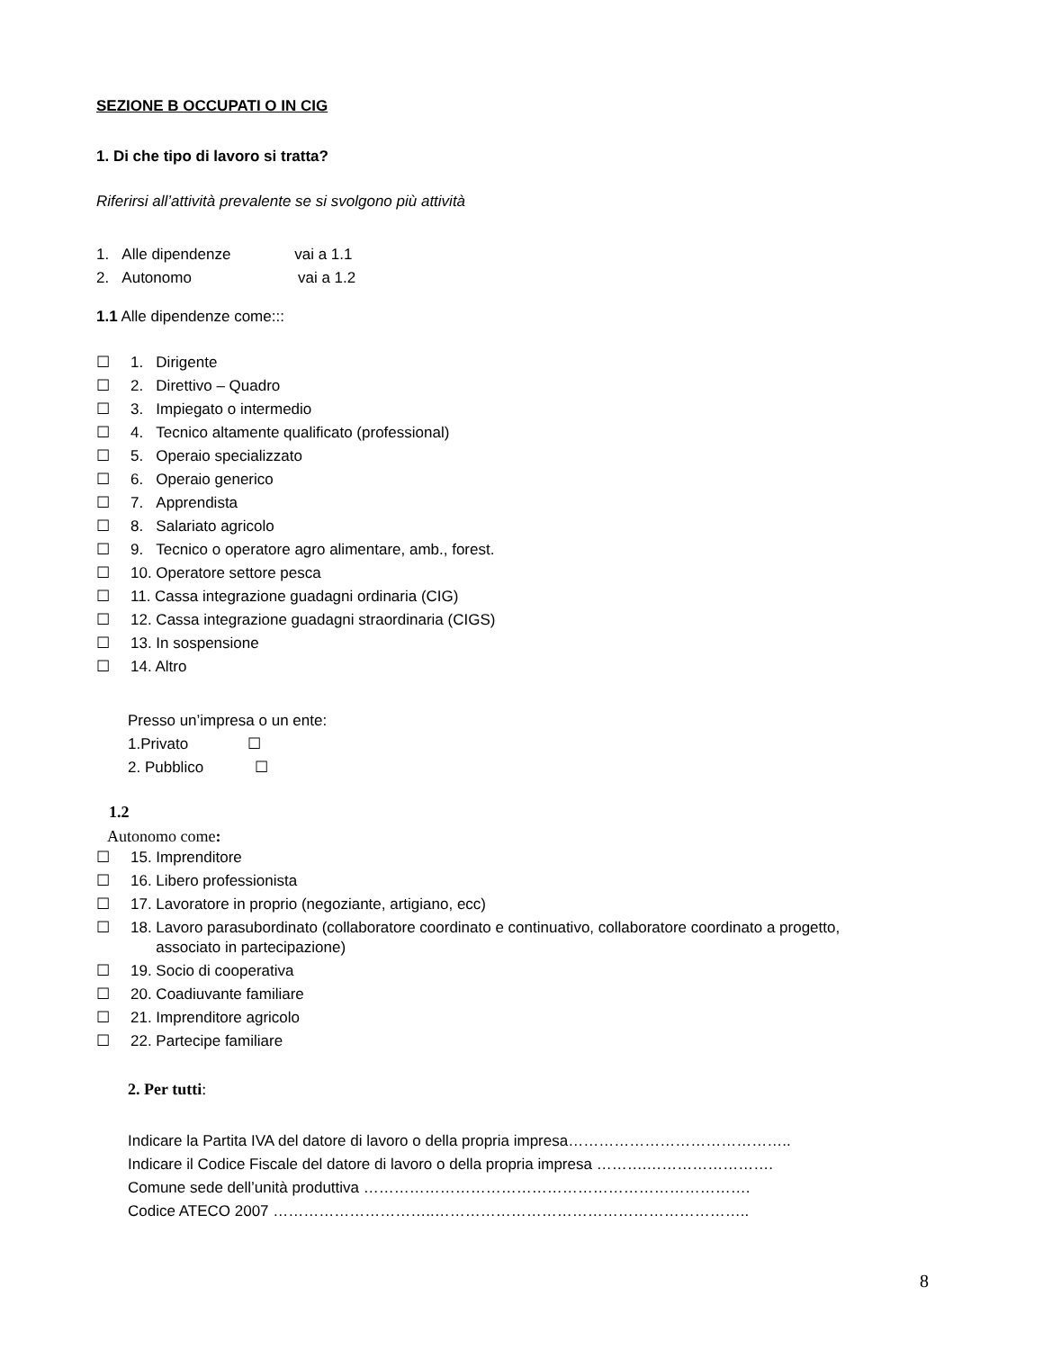SEZIONE B OCCUPATI O IN CIG
1. Di che tipo di lavoro si tratta?
Riferirsi all’attività prevalente se si svolgono più attività
1. Alle dipendenze vai a 1.1
2. Autonomo vai a 1.2
1.1 Alle dipendenze come:::
☐ 1. Dirigente
☐ 2. Direttivo – Quadro
☐ 3. Impiegato o intermedio
☐ 4. Tecnico altamente qualificato (professional)
☐ 5. Operaio specializzato
☐ 6. Operaio generico
☐ 7. Apprendista
☐ 8. Salariato agricolo
☐ 9. Tecnico o operatore agro alimentare, amb., forest.
☐ 10. Operatore settore pesca
☐ 11. Cassa integrazione guadagni ordinaria (CIG)
☐ 12. Cassa integrazione guadagni straordinaria (CIGS)
☐ 13. In sospensione
☐ 14. Altro
Presso un’impresa o un ente:
1.Privato ☐
2. Pubblico ☐
1.2
Autonomo come:
☐ 15. Imprenditore
☐ 16. Libero professionista
☐ 17. Lavoratore in proprio (negoziante, artigiano, ecc)
☐ 18. Lavoro parasubordinato (collaboratore coordinato e continuativo, collaboratore coordinato a progetto,
associato in partecipazione)
☐ 19. Socio di cooperativa
☐ 20. Coadiuvante familiare
☐ 21. Imprenditore agricolo
☐ 22. Partecipe familiare
2. Per tutti:
Indicare la Partita IVA del datore di lavoro o della propria impresa……………………………………..
Indicare il Codice Fiscale del datore di lavoro o della propria impresa ……….…………………….
Comune sede dell’unità produttiva ………………………………………………………………….
Codice ATECO 2007 …………………………..……………………………………………………..
8